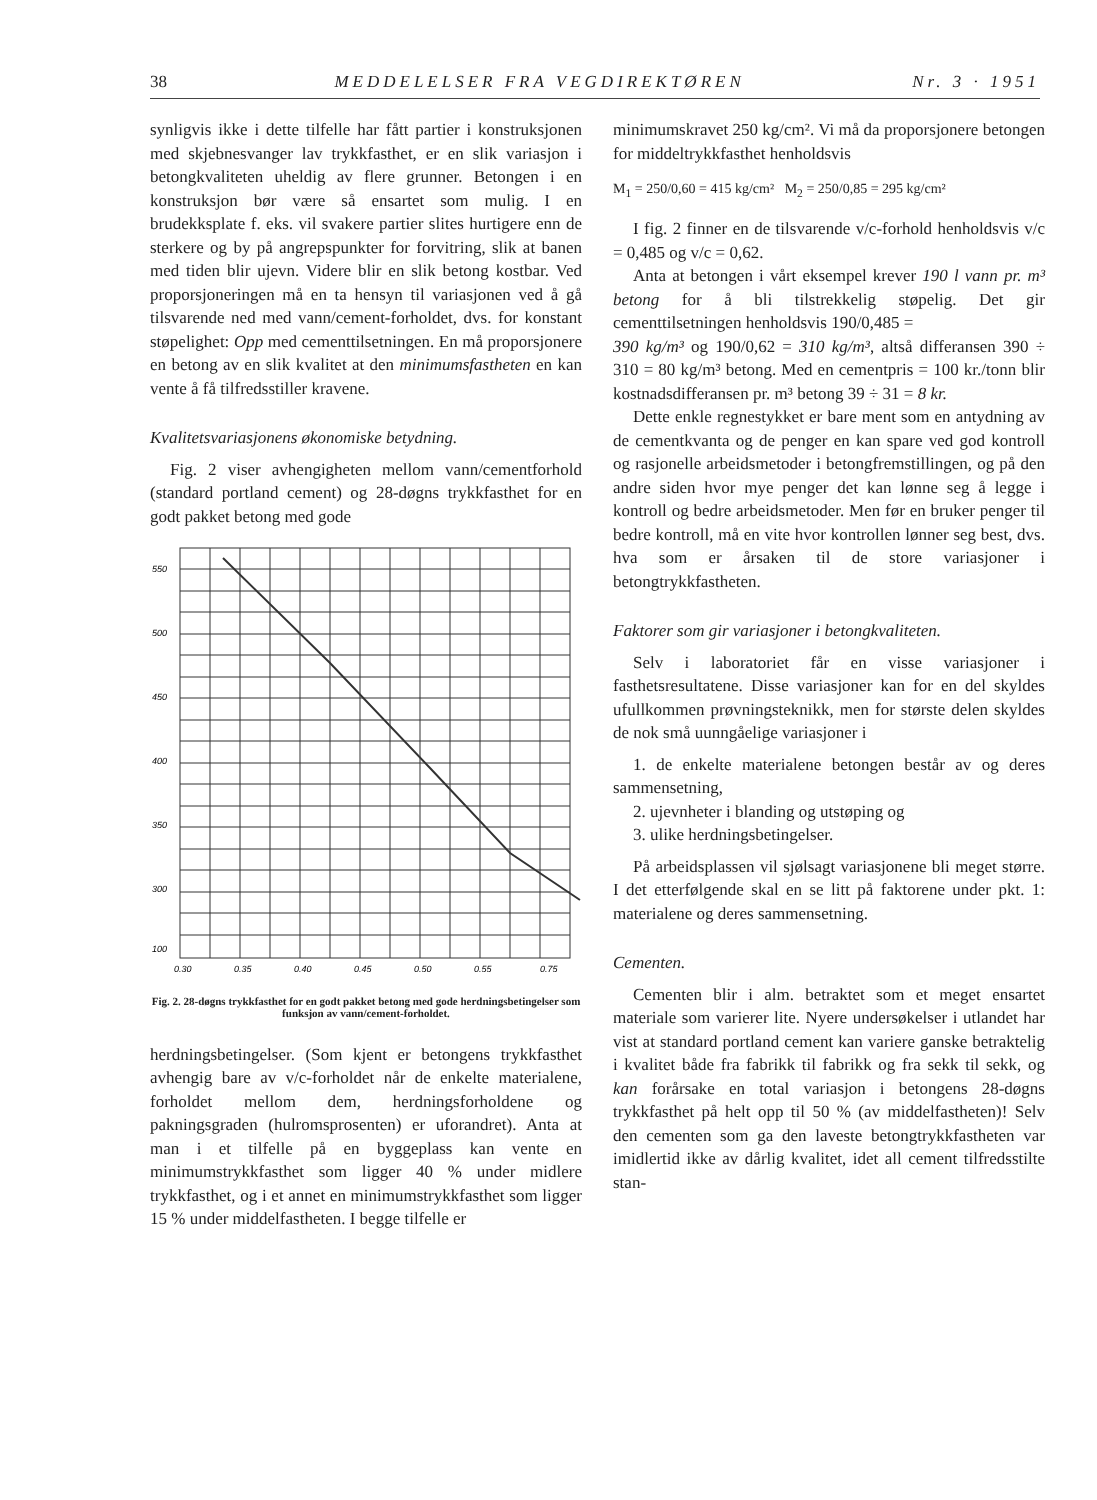38 MEDDELELSER FRA VEGDIREKTØREN Nr. 3 · 1951
synligvis ikke i dette tilfelle har fått partier i konstruksjonen med skjebnesvanger lav trykkfasthet, er en slik variasjon i betongkvaliteten uheldig av flere grunner. Betongen i en konstruksjon bør være så ensartet som mulig. I en brudekksplate f. eks. vil svakere partier slites hurtigere enn de sterkere og by på angrepspunkter for forvitring, slik at banen med tiden blir ujevn. Videre blir en slik betong kostbar. Ved proporsjoneringen må en ta hensyn til variasjonen ved å gå tilsvarende ned med vann/cement-forholdet, dvs. for konstant støpelighet: Opp med cementtilsetningen. En må proporsjonere en betong av en slik kvalitet at den minimumsfastheten en kan vente å få tilfredsstiller kravene.
Kvalitetsvariasjonens økonomiske betydning.
Fig. 2 viser avhengigheten mellom vann/cementforhold (standard portland cement) og 28-døgns trykkfasthet for en godt pakket betong med gode
550
500
450
400
350
300
100
0.30
0.35
0.40
0.45
0.50
0.55
0.75
Fig. 2. 28-døgns trykkfasthet for en godt pakket betong med gode herdningsbetingelser som funksjon av vann/cement-forholdet.
herdningsbetingelser. (Som kjent er betongens trykkfasthet avhengig bare av v/c-forholdet når de enkelte materialene, forholdet mellom dem, herdningsforholdene og pakningsgraden (hulromsprosenten) er uforandret). Anta at man i et tilfelle på en byggeplass kan vente en minimumstrykkfasthet som ligger 40 % under midlere trykkfasthet, og i et annet en minimumstrykkfasthet som ligger 15 % under middelfastheten. I begge tilfelle er
minimumskravet 250 kg/cm². Vi må da proporsjonere betongen for middeltrykkfasthet henholdsvis
M<sub>1</sub> = 250/0,60 = 415 kg/cm² M<sub>2</sub> = 250/0,85 = 295 kg/cm²
I fig. 2 finner en de tilsvarende v/c-forhold henholdsvis v/c = 0,485 og v/c = 0,62.
Anta at betongen i vårt eksempel krever 190 l vann pr. m³ betong for å bli tilstrekkelig støpelig. Det gir cementtilsetningen henholdsvis 190/0,485 =
390 kg/m³ og 190/0,62 = 310 kg/m³, altså differansen 390 ÷ 310 = 80 kg/m³ betong. Med en cementpris = 100 kr./tonn blir kostnadsdifferansen pr. m³ betong 39 ÷ 31 = 8 kr.
Dette enkle regnestykket er bare ment som en antydning av de cementkvanta og de penger en kan spare ved god kontroll og rasjonelle arbeidsmetoder i betongfremstillingen, og på den andre siden hvor mye penger det kan lønne seg å legge i kontroll og bedre arbeidsmetoder. Men før en bruker penger til bedre kontroll, må en vite hvor kontrollen lønner seg best, dvs. hva som er årsaken til de store variasjoner i betongtrykkfastheten.
Faktorer som gir variasjoner i betongkvaliteten.
Selv i laboratoriet får en visse variasjoner i fasthetsresultatene. Disse variasjoner kan for en del skyldes ufullkommen prøvningsteknikk, men for største delen skyldes de nok små uunngåelige variasjoner i
1. de enkelte materialene betongen består av og deres sammensetning,
2. ujevnheter i blanding og utstøping og
3. ulike herdningsbetingelser.
På arbeidsplassen vil sjølsagt variasjonene bli meget større. I det etterfølgende skal en se litt på faktorene under pkt. 1: materialene og deres sammensetning.
Cementen.
Cementen blir i alm. betraktet som et meget ensartet materiale som varierer lite. Nyere undersøkelser i utlandet har vist at standard portland cement kan variere ganske betraktelig i kvalitet både fra fabrikk til fabrikk og fra sekk til sekk, og kan forårsake en total variasjon i betongens 28-døgns trykkfasthet på helt opp til 50 % (av middelfastheten)! Selv den cementen som ga den laveste betongtrykkfastheten var imidlertid ikke av dårlig kvalitet, idet all cement tilfredsstilte stan-